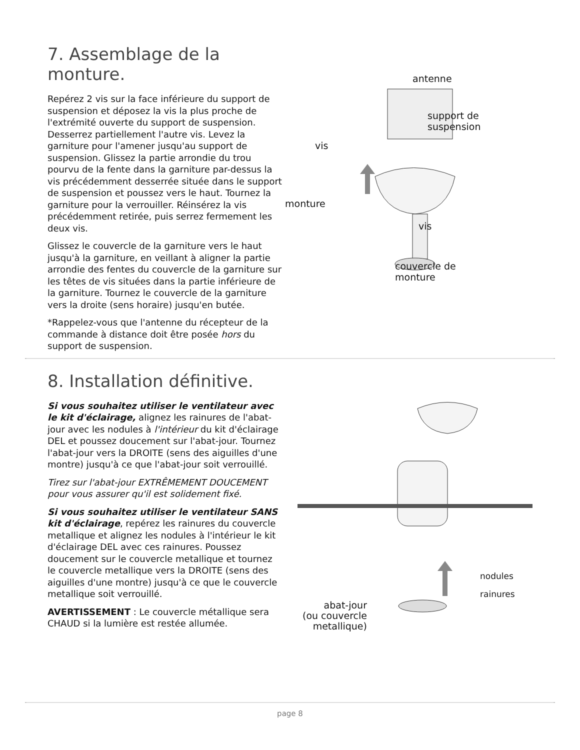7. Assemblage de la monture.
Repérez 2 vis sur la face inférieure du support de suspension et déposez la vis la plus proche de l'extrémité ouverte du support de suspension. Desserrez partiellement l'autre vis. Levez la garniture pour l'amener jusqu'au support de suspension. Glissez la partie arrondie du trou pourvu de la fente dans la garniture par-dessus la vis précédemment desserrée située dans le support de suspension et poussez vers le haut. Tournez la garniture pour la verrouiller. Réinsérez la vis précédemment retirée, puis serrez fermement les deux vis.
Glissez le couvercle de la garniture vers le haut jusqu'à la garniture, en veillant à aligner la partie arrondie des fentes du couvercle de la garniture sur les têtes de vis situées dans la partie inférieure de la garniture. Tournez le couvercle de la garniture vers la droite (sens horaire) jusqu'en butée.
*Rappelez-vous que l'antenne du récepteur de la commande à distance doit être posée hors du support de suspension.
antenne
support de
suspension
vis
monture
vis
couvercle de
monture
8. Installation définitive.
Si vous souhaitez utiliser le ventilateur avec le kit d'éclairage, alignez les rainures de l'abat-jour avec les nodules à l'intérieur du kit d'éclairage DEL et poussez doucement sur l'abat-jour. Tournez l'abat-jour vers la DROITE (sens des aiguilles d'une montre) jusqu'à ce que l'abat-jour soit verrouillé.
Tirez sur l'abat-jour EXTRÊMEMENT DOUCEMENT pour vous assurer qu'il est solidement fixé.
Si vous souhaitez utiliser le ventilateur SANS kit d'éclairage, repérez les rainures du couvercle metallique et alignez les nodules à l'intérieur le kit d'éclairage DEL avec ces rainures. Poussez doucement sur le couvercle metallique et tournez le couvercle metallique vers la DROITE (sens des aiguilles d'une montre) jusqu'à ce que le couvercle metallique soit verrouillé.
AVERTISSEMENT : Le couvercle métallique sera CHAUD si la lumière est restée allumée.
nodules
rainures
abat-jour
(ou couvercle
metallique)
page 8